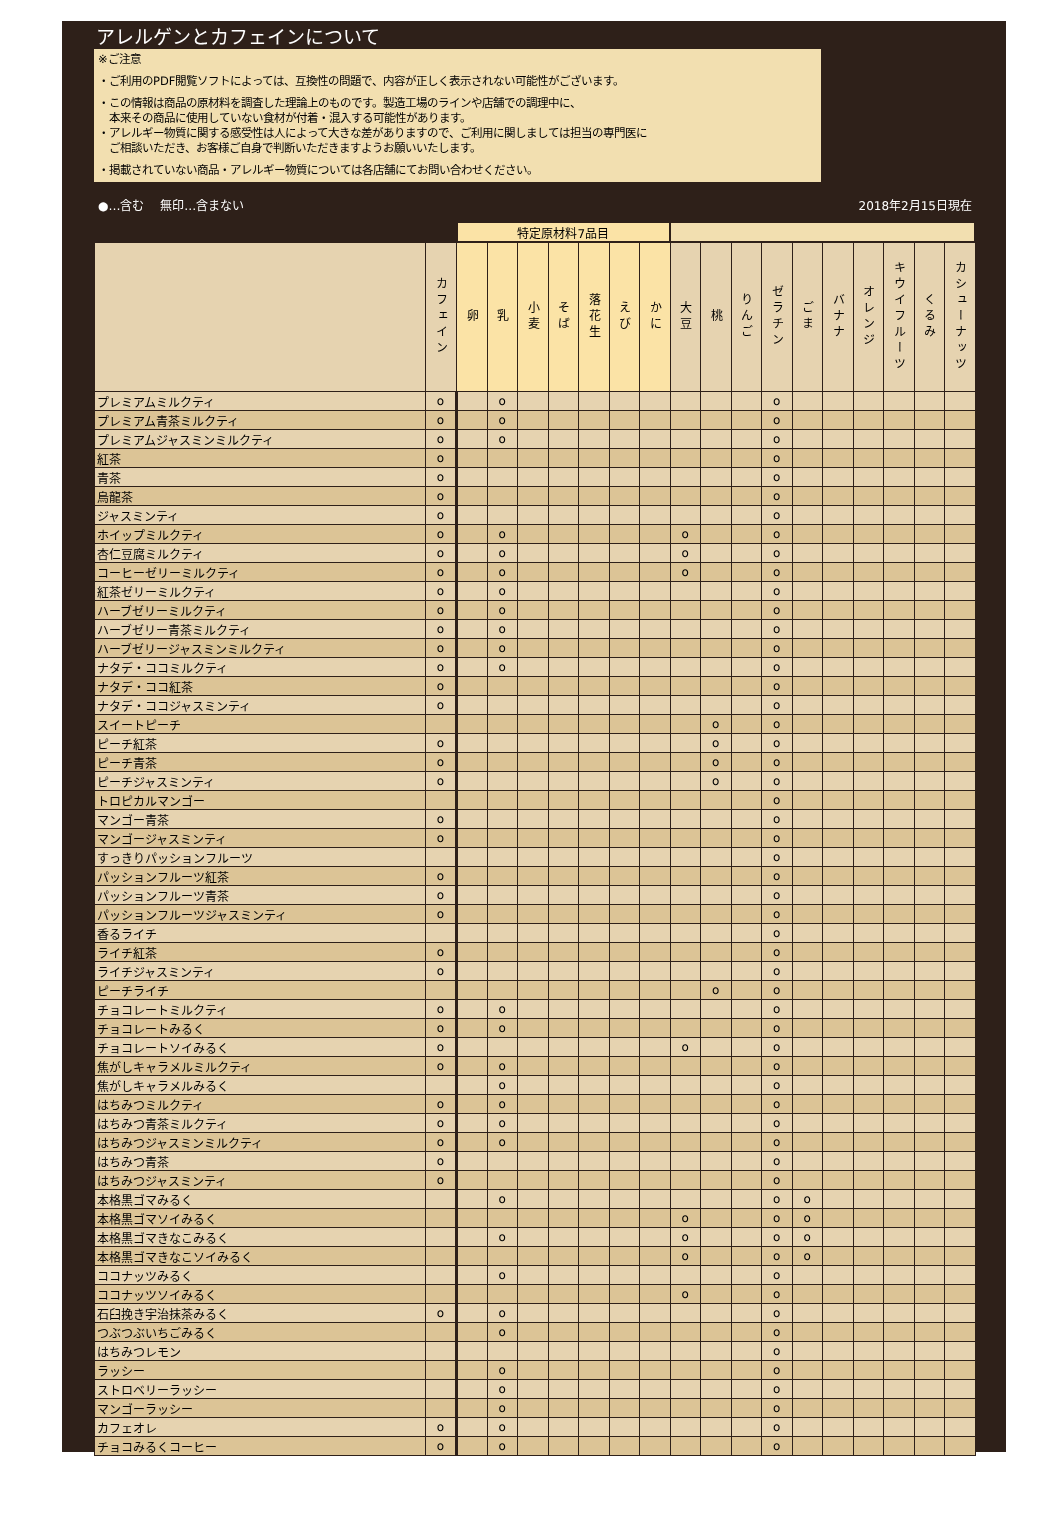アレルゲンとカフェインについて
※ご注意
・ご利用のPDF閲覧ソフトによっては、互換性の問題で、内容が正しく表示されない可能性がございます。
・この情報は商品の原材料を調査した理論上のものです。製造工場のラインや店舗での調理中に、
　本来その商品に使用していない食材が付着・混入する可能性があります。
・アレルギー物質に関する感受性は人によって大きな差がありますので、ご利用に関しましては担当の専門医に
　ご相談いただき、お客様ご自身で判断いただきますようお願いいたします。
・掲載されていない商品・アレルギー物質については各店舗にてお問い合わせください。
●…含む　 無印…含まない 2018年2月15日現在
| | | 特定原材料7品目 | | | | | | | | | | | | | | | | |
| --- | --- | --- | --- | --- | --- | --- | --- | --- | --- | --- | --- | --- | --- | --- | --- | --- | --- | --- |
| | カフェイン | 卵 | 乳 | 小麦 | そば | 落花生 | えび | かに | 大豆 | 桃 | りんご | ゼラチン | ごま | バナナ | オレンジ | キウイフルーツ | くるみ | カシューナッツ |
| プレミアムミルクティ | o | | o | | | | | | | | | o | | | | | | |
| プレミアム青茶ミルクティ | o | | o | | | | | | | | | o | | | | | | |
| プレミアムジャスミンミルクティ | o | | o | | | | | | | | | o | | | | | | |
| 紅茶 | o | | | | | | | | | | | o | | | | | | |
| 青茶 | o | | | | | | | | | | | o | | | | | | |
| 烏龍茶 | o | | | | | | | | | | | o | | | | | | |
| ジャスミンティ | o | | | | | | | | | | | o | | | | | | |
| ホイップミルクティ | o | | o | | | | | | o | | | o | | | | | | |
| 杏仁豆腐ミルクティ | o | | o | | | | | | o | | | o | | | | | | |
| コーヒーゼリーミルクティ | o | | o | | | | | | o | | | o | | | | | | |
| 紅茶ゼリーミルクティ | o | | o | | | | | | | | | o | | | | | | |
| ハーブゼリーミルクティ | o | | o | | | | | | | | | o | | | | | | |
| ハーブゼリー青茶ミルクティ | o | | o | | | | | | | | | o | | | | | | |
| ハーブゼリージャスミンミルクティ | o | | o | | | | | | | | | o | | | | | | |
| ナタデ・ココミルクティ | o | | o | | | | | | | | | o | | | | | | |
| ナタデ・ココ紅茶 | o | | | | | | | | | | | o | | | | | | |
| ナタデ・ココジャスミンティ | o | | | | | | | | | | | o | | | | | | |
| スイートピーチ | | | | | | | | | | o | | o | | | | | | |
| ピーチ紅茶 | o | | | | | | | | | o | | o | | | | | | |
| ピーチ青茶 | o | | | | | | | | | o | | o | | | | | | |
| ピーチジャスミンティ | o | | | | | | | | | o | | o | | | | | | |
| トロピカルマンゴー | | | | | | | | | | | | o | | | | | | |
| マンゴー青茶 | o | | | | | | | | | | | o | | | | | | |
| マンゴージャスミンティ | o | | | | | | | | | | | o | | | | | | |
| すっきりパッションフルーツ | | | | | | | | | | | | o | | | | | | |
| パッションフルーツ紅茶 | o | | | | | | | | | | | o | | | | | | |
| パッションフルーツ青茶 | o | | | | | | | | | | | o | | | | | | |
| パッションフルーツジャスミンティ | o | | | | | | | | | | | o | | | | | | |
| 香るライチ | | | | | | | | | | | | o | | | | | | |
| ライチ紅茶 | o | | | | | | | | | | | o | | | | | | |
| ライチジャスミンティ | o | | | | | | | | | | | o | | | | | | |
| ピーチライチ | | | | | | | | | | o | | o | | | | | | |
| チョコレートミルクティ | o | | o | | | | | | | | | o | | | | | | |
| チョコレートみるく | o | | o | | | | | | | | | o | | | | | | |
| チョコレートソイみるく | o | | | | | | | | o | | | o | | | | | | |
| 焦がしキャラメルミルクティ | o | | o | | | | | | | | | o | | | | | | |
| 焦がしキャラメルみるく | | | o | | | | | | | | | o | | | | | | |
| はちみつミルクティ | o | | o | | | | | | | | | o | | | | | | |
| はちみつ青茶ミルクティ | o | | o | | | | | | | | | o | | | | | | |
| はちみつジャスミンミルクティ | o | | o | | | | | | | | | o | | | | | | |
| はちみつ青茶 | o | | | | | | | | | | | o | | | | | | |
| はちみつジャスミンティ | o | | | | | | | | | | | o | | | | | | |
| 本格黒ゴマみるく | | | o | | | | | | | | | o | o | | | | | |
| 本格黒ゴマソイみるく | | | | | | | | | o | | | o | o | | | | | |
| 本格黒ゴマきなこみるく | | | o | | | | | | o | | | o | o | | | | | |
| 本格黒ゴマきなこソイみるく | | | | | | | | | o | | | o | o | | | | | |
| ココナッツみるく | | | o | | | | | | | | | o | | | | | | |
| ココナッツソイみるく | | | | | | | | | o | | | o | | | | | | |
| 石臼挽き宇治抹茶みるく | o | | o | | | | | | | | | o | | | | | | |
| つぶつぶいちごみるく | | | o | | | | | | | | | o | | | | | | |
| はちみつレモン | | | | | | | | | | | | o | | | | | | |
| ラッシー | | | o | | | | | | | | | o | | | | | | |
| ストロベリーラッシー | | | o | | | | | | | | | o | | | | | | |
| マンゴーラッシー | | | o | | | | | | | | | o | | | | | | |
| カフェオレ | o | | o | | | | | | | | | o | | | | | | |
| チョコみるくコーヒー | o | | o | | | | | | | | | o | | | | | | |